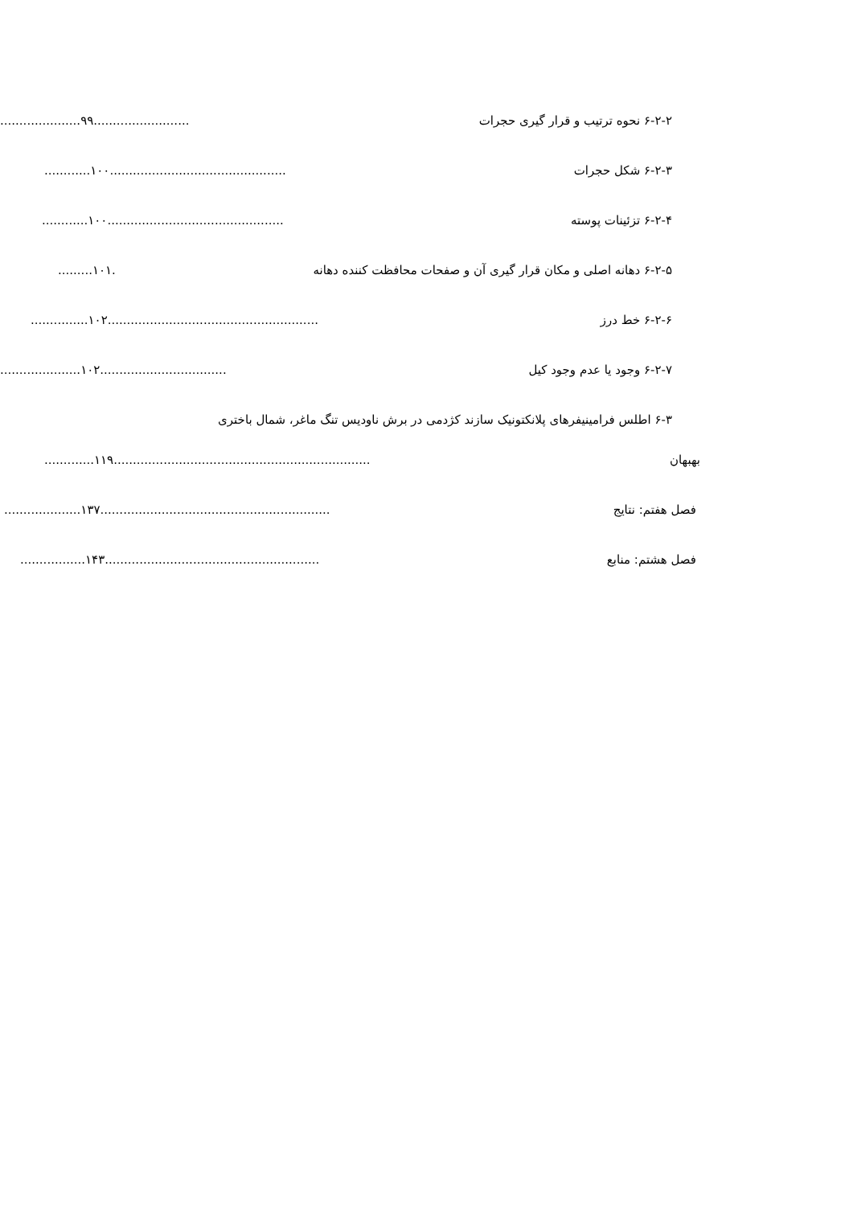۶-۲-۲ نحوه ترتیب و قرار گیری حجرات.....................۹۹.........................
۶-۲-۳ شکل حجرات............۱۰۰..............................................
۶-۲-۴ تزئینات پوسته............۱۰۰..............................................
۶-۲-۵ دهانه اصلی و مکان قرار گیری آن و صفحات محافظت کننده دهانه.........۱۰۱.
۶-۲-۶ خط درز...............۱۰۲.......................................................
۶-۲-۷ وجود یا عدم وجود کیل.....................۱۰۲.................................
۶-۳ اطلس فرامینیفرهای پلانکتونیک سازند کژدمی در برش ناودیس تنگ ماغر، شمال باختری
بهبهان.............۱۱۹...................................................................
فصل هفتم: نتایج....................۱۳۷............................................................
فصل هشتم: منابع.................۱۴۳........................................................